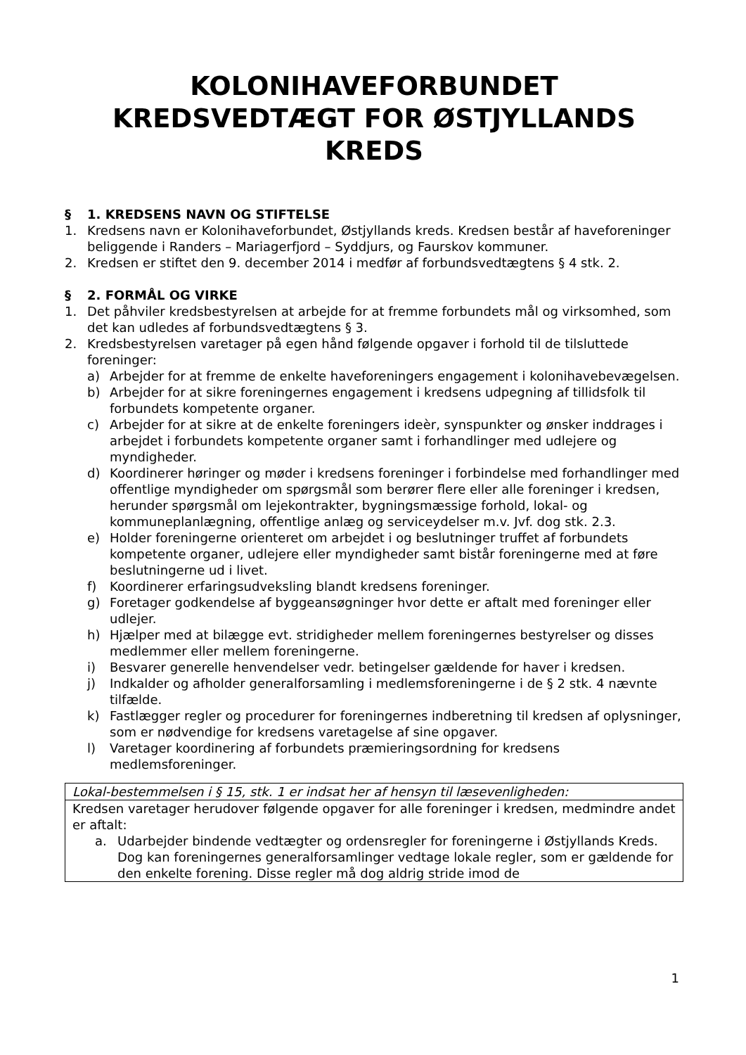KOLONIHAVEFORBUNDET KREDSVEDTÆGT FOR ØSTJYLLANDS KREDS
§ 1. KREDSENS NAVN OG STIFTELSE
1. Kredsens navn er Kolonihaveforbundet, Østjyllands kreds. Kredsen består af haveforeninger beliggende i Randers – Mariagerfjord – Syddjurs, og Faurskov kommuner.
2. Kredsen er stiftet den 9. december 2014 i medfør af forbundsvedtægtens § 4 stk. 2.
§ 2. FORMÅL OG VIRKE
1. Det påhviler kredsbestyrelsen at arbejde for at fremme forbundets mål og virksomhed, som det kan udledes af forbundsvedtægtens § 3.
2. Kredsbestyrelsen varetager på egen hånd følgende opgaver i forhold til de tilsluttede foreninger:
a) Arbejder for at fremme de enkelte haveforeningers engagement i kolonihavebevægelsen.
b) Arbejder for at sikre foreningernes engagement i kredsens udpegning af tillidsfolk til forbundets kompetente organer.
c) Arbejder for at sikre at de enkelte foreningers ideèr, synspunkter og ønsker inddrages i arbejdet i forbundets kompetente organer samt i forhandlinger med udlejere og myndigheder.
d) Koordinerer høringer og møder i kredsens foreninger i forbindelse med forhandlinger med offentlige myndigheder om spørgsmål som berører flere eller alle foreninger i kredsen, herunder spørgsmål om lejekontrakter, bygningsmæssige forhold, lokal- og kommuneplanlægning, offentlige anlæg og serviceydelser m.v. Jvf. dog stk. 2.3.
e) Holder foreningerne orienteret om arbejdet i og beslutninger truffet af forbundets kompetente organer, udlejere eller myndigheder samt bistår foreningerne med at føre beslutningerne ud i livet.
f) Koordinerer erfaringsudveksling blandt kredsens foreninger.
g) Foretager godkendelse af byggeansøgninger hvor dette er aftalt med foreninger eller udlejer.
h) Hjælper med at bilægge evt. stridigheder mellem foreningernes bestyrelser og disses medlemmer eller mellem foreningerne.
i) Besvarer generelle henvendelser vedr. betingelser gældende for haver i kredsen.
j) Indkalder og afholder generalforsamling i medlemsforeningerne i de § 2 stk. 4 nævnte tilfælde.
k) Fastlægger regler og procedurer for foreningernes indberetning til kredsen af oplysninger, som er nødvendige for kredsens varetagelse af sine opgaver.
l) Varetager koordinering af forbundets præmieringsordning for kredsens medlemsforeninger.
| Lokal-bestemmelsen i § 15, stk. 1 er indsat her af hensyn til læsevenligheden: |
| Kredsen varetager herudover følgende opgaver for alle foreninger i kredsen, medmindre andet er aftalt: a. Udarbejder bindende vedtægter og ordensregler for foreningerne i Østjyllands Kreds. Dog kan foreningernes generalforsamlinger vedtage lokale regler, som er gældende for den enkelte forening. Disse regler må dog aldrig stride imod de |
1